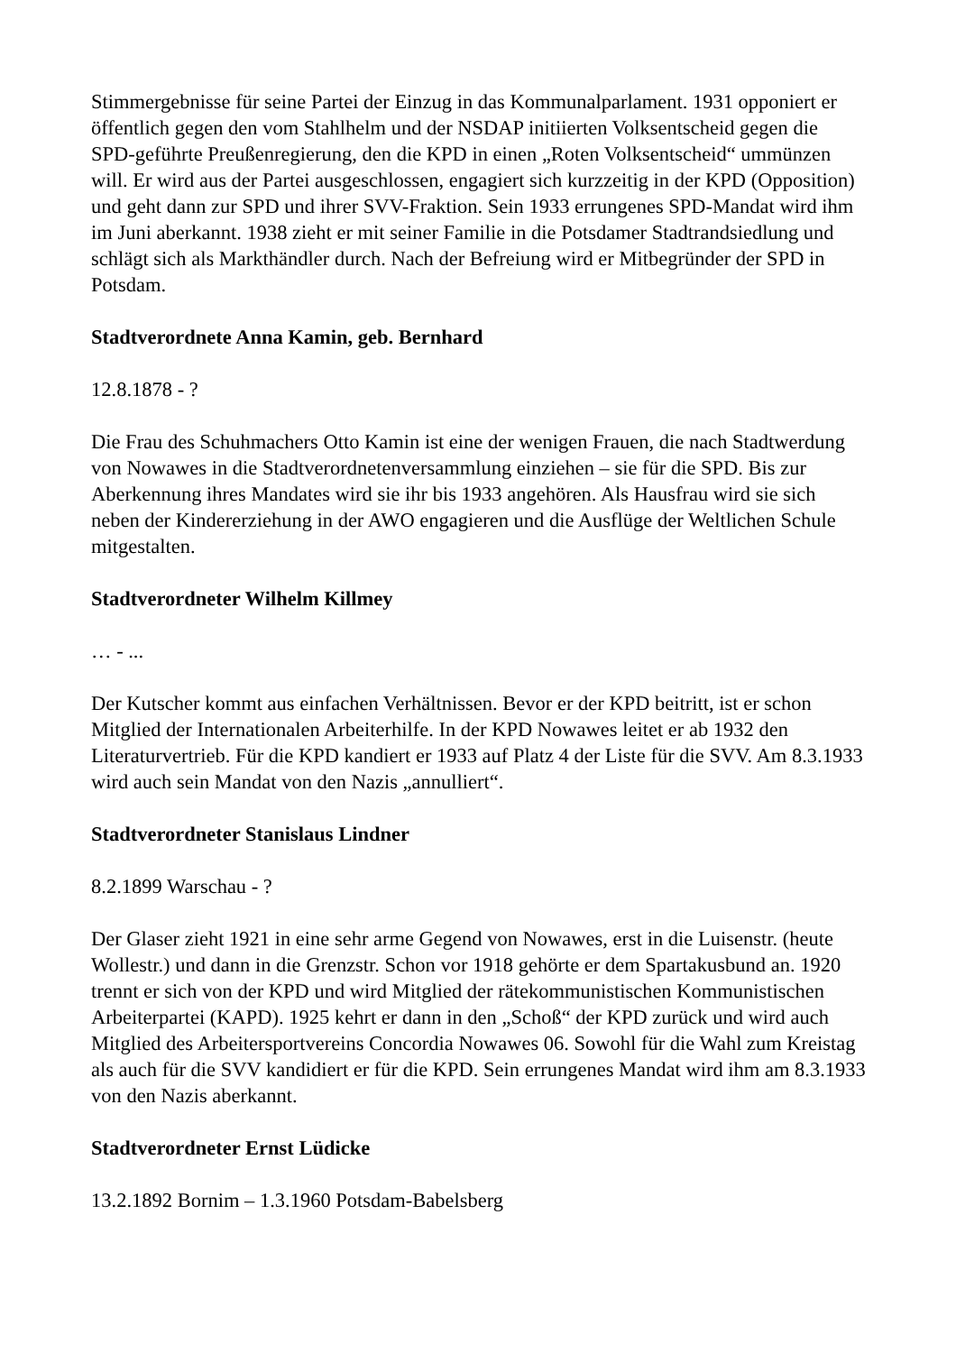Stimmergebnisse für seine Partei der Einzug in das Kommunalparlament. 1931 opponiert er öffentlich gegen den vom Stahlhelm und der NSDAP initiierten Volksentscheid gegen die SPD-geführte Preußenregierung, den die KPD in einen „Roten Volksentscheid“ ummünzen will. Er wird aus der Partei ausgeschlossen, engagiert sich kurzzeitig in der KPD (Opposition) und geht dann zur SPD und ihrer SVV-Fraktion. Sein 1933 errungenes SPD-Mandat wird ihm im Juni aberkannt. 1938 zieht er mit seiner Familie in die Potsdamer Stadtrandsiedlung und schlägt sich als Markthändler durch. Nach der Befreiung wird er Mitbegründer der SPD in Potsdam.
Stadtverordnete Anna Kamin, geb. Bernhard
12.8.1878 - ?
Die Frau des Schuhmachers Otto Kamin ist eine der wenigen Frauen, die nach Stadtwerdung von Nowawes in die Stadtverordnetenversammlung einziehen – sie für die SPD. Bis zur Aberkennung ihres Mandates wird sie ihr bis 1933 angehören. Als Hausfrau wird sie sich neben der Kindererziehung in der AWO engagieren und die Ausflüge der Weltlichen Schule mitgestalten.
Stadtverordneter Wilhelm Killmey
… - ...
Der Kutscher kommt aus einfachen Verhältnissen. Bevor er der KPD beitritt, ist er schon Mitglied der Internationalen Arbeiterhilfe. In der KPD Nowawes leitet er ab 1932 den Literaturvertrieb. Für die KPD kandiert er 1933 auf Platz 4 der Liste für die SVV. Am 8.3.1933 wird auch sein Mandat von den Nazis „annulliert“.
Stadtverordneter Stanislaus Lindner
8.2.1899 Warschau - ?
Der Glaser zieht 1921 in eine sehr arme Gegend von Nowawes, erst in die Luisenstr. (heute Wollestr.) und dann in die Grenzstr. Schon vor 1918 gehörte er dem Spartakusbund an. 1920 trennt er sich von der KPD und wird Mitglied der rätekommunistischen Kommunistischen Arbeiterpartei (KAPD). 1925 kehrt er dann in den „Schoß“ der KPD zurück und wird auch Mitglied des Arbeitersportvereins Concordia Nowawes 06. Sowohl für die Wahl zum Kreistag als auch für die SVV kandidiert er für die KPD. Sein errungenes Mandat wird ihm am 8.3.1933 von den Nazis aberkannt.
Stadtverordneter Ernst Lüdicke
13.2.1892 Bornim – 1.3.1960 Potsdam-Babelsberg